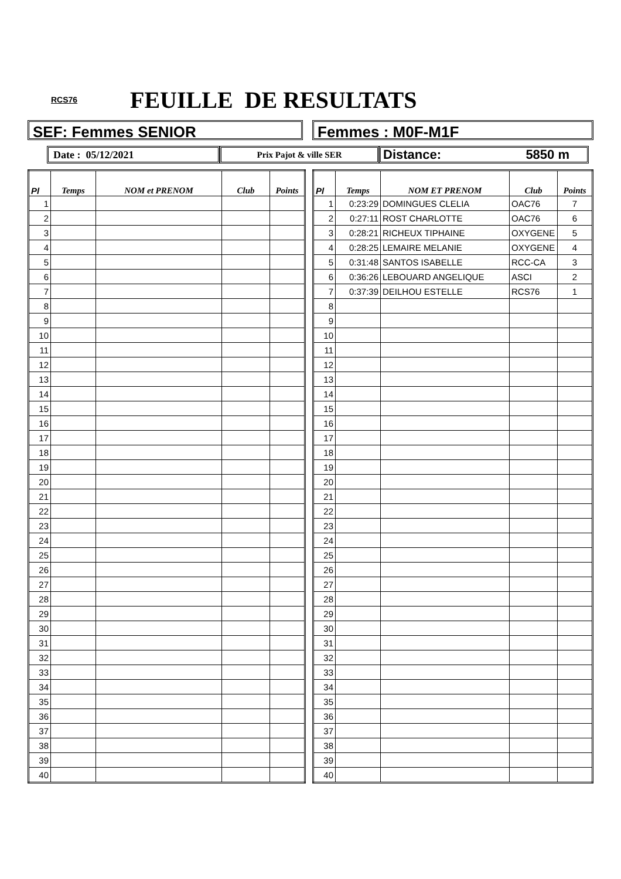RCS76 FEUILLE DE RESULTATS
SEF: Femmes SENIOR Femmes : M0F-M1F
Date : 05/12/2021
Prix Pajot & ville SER
Distance: 5850 m
| Pl | Temps | NOM et PRENOM | Club | Points |
| --- | --- | --- | --- | --- |
| 1 | | | | |
| 2 | | | | |
| 3 | | | | |
| 4 | | | | |
| 5 | | | | |
| 6 | | | | |
| 7 | | | | |
| 8 | | | | |
| 9 | | | | |
| 10 | | | | |
| 11 | | | | |
| 12 | | | | |
| 13 | | | | |
| 14 | | | | |
| 15 | | | | |
| 16 | | | | |
| 17 | | | | |
| 18 | | | | |
| 19 | | | | |
| 20 | | | | |
| 21 | | | | |
| 22 | | | | |
| 23 | | | | |
| 24 | | | | |
| 25 | | | | |
| 26 | | | | |
| 27 | | | | |
| 28 | | | | |
| 29 | | | | |
| 30 | | | | |
| 31 | | | | |
| 32 | | | | |
| 33 | | | | |
| 34 | | | | |
| 35 | | | | |
| 36 | | | | |
| 37 | | | | |
| 38 | | | | |
| 39 | | | | |
| 40 | | | | |
| Pl | Temps | NOM ET PRENOM | Club | Points |
| --- | --- | --- | --- | --- |
| 1 | 0:23:29 | DOMINGUES CLELIA | OAC76 | 7 |
| 2 | 0:27:11 | ROST CHARLOTTE | OAC76 | 6 |
| 3 | 0:28:21 | RICHEUX TIPHAINE | OXYGENE | 5 |
| 4 | 0:28:25 | LEMAIRE MELANIE | OXYGENE | 4 |
| 5 | 0:31:48 | SANTOS ISABELLE | RCC-CA | 3 |
| 6 | 0:36:26 | LEBOUARD ANGELIQUE | ASCI | 2 |
| 7 | 0:37:39 | DEILHOU ESTELLE | RCS76 | 1 |
| 8 | | | | |
| 9 | | | | |
| 10 | | | | |
| 11 | | | | |
| 12 | | | | |
| 13 | | | | |
| 14 | | | | |
| 15 | | | | |
| 16 | | | | |
| 17 | | | | |
| 18 | | | | |
| 19 | | | | |
| 20 | | | | |
| 21 | | | | |
| 22 | | | | |
| 23 | | | | |
| 24 | | | | |
| 25 | | | | |
| 26 | | | | |
| 27 | | | | |
| 28 | | | | |
| 29 | | | | |
| 30 | | | | |
| 31 | | | | |
| 32 | | | | |
| 33 | | | | |
| 34 | | | | |
| 35 | | | | |
| 36 | | | | |
| 37 | | | | |
| 38 | | | | |
| 39 | | | | |
| 40 | | | | |